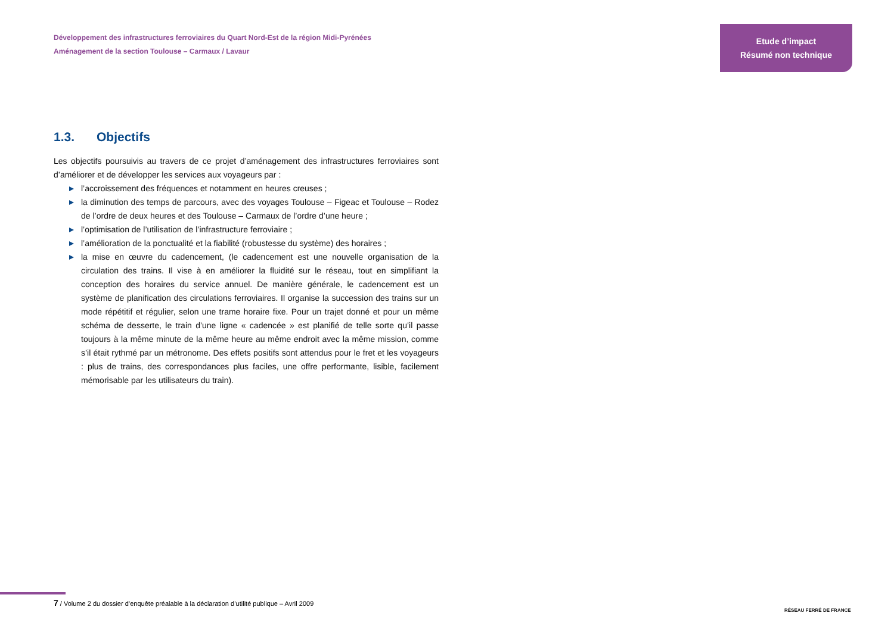Développement des infrastructures ferroviaires du Quart Nord-Est de la région Midi-Pyrénées
Aménagement de la section Toulouse – Carmaux / Lavaur
Etude d’impact
Résumé non technique
1.3. Objectifs
Les objectifs poursuivis au travers de ce projet d’aménagement des infrastructures ferroviaires sont d’améliorer et de développer les services aux voyageurs par :
l’accroissement des fréquences et notamment en heures creuses ;
la diminution des temps de parcours, avec des voyages Toulouse – Figeac et Toulouse – Rodez de l’ordre de deux heures et des Toulouse – Carmaux de l’ordre d’une heure ;
l’optimisation de l’utilisation de l’infrastructure ferroviaire ;
l’amélioration de la ponctualité et la fiabilité (robustesse du système) des horaires ;
la mise en œuvre du cadencement, (le cadencement est une nouvelle organisation de la circulation des trains. Il vise à en améliorer la fluidité sur le réseau, tout en simplifiant la conception des horaires du service annuel. De manière générale, le cadencement est un système de planification des circulations ferroviaires. Il organise la succession des trains sur un mode répétitif et régulier, selon une trame horaire fixe. Pour un trajet donné et pour un même schéma de desserte, le train d’une ligne « cadencée » est planifié de telle sorte qu’il passe toujours à la même minute de la même heure au même endroit avec la même mission, comme s’il était rythmé par un métronome. Des effets positifs sont attendus pour le fret et les voyageurs : plus de trains, des correspondances plus faciles, une offre performante, lisible, facilement mémorisable par les utilisateurs du train).
7 / Volume 2 du dossier d’enquête préalable à la déclaration d’utilité publique – Avril 2009
RÉSEAU FERRÉ DE FRANCE